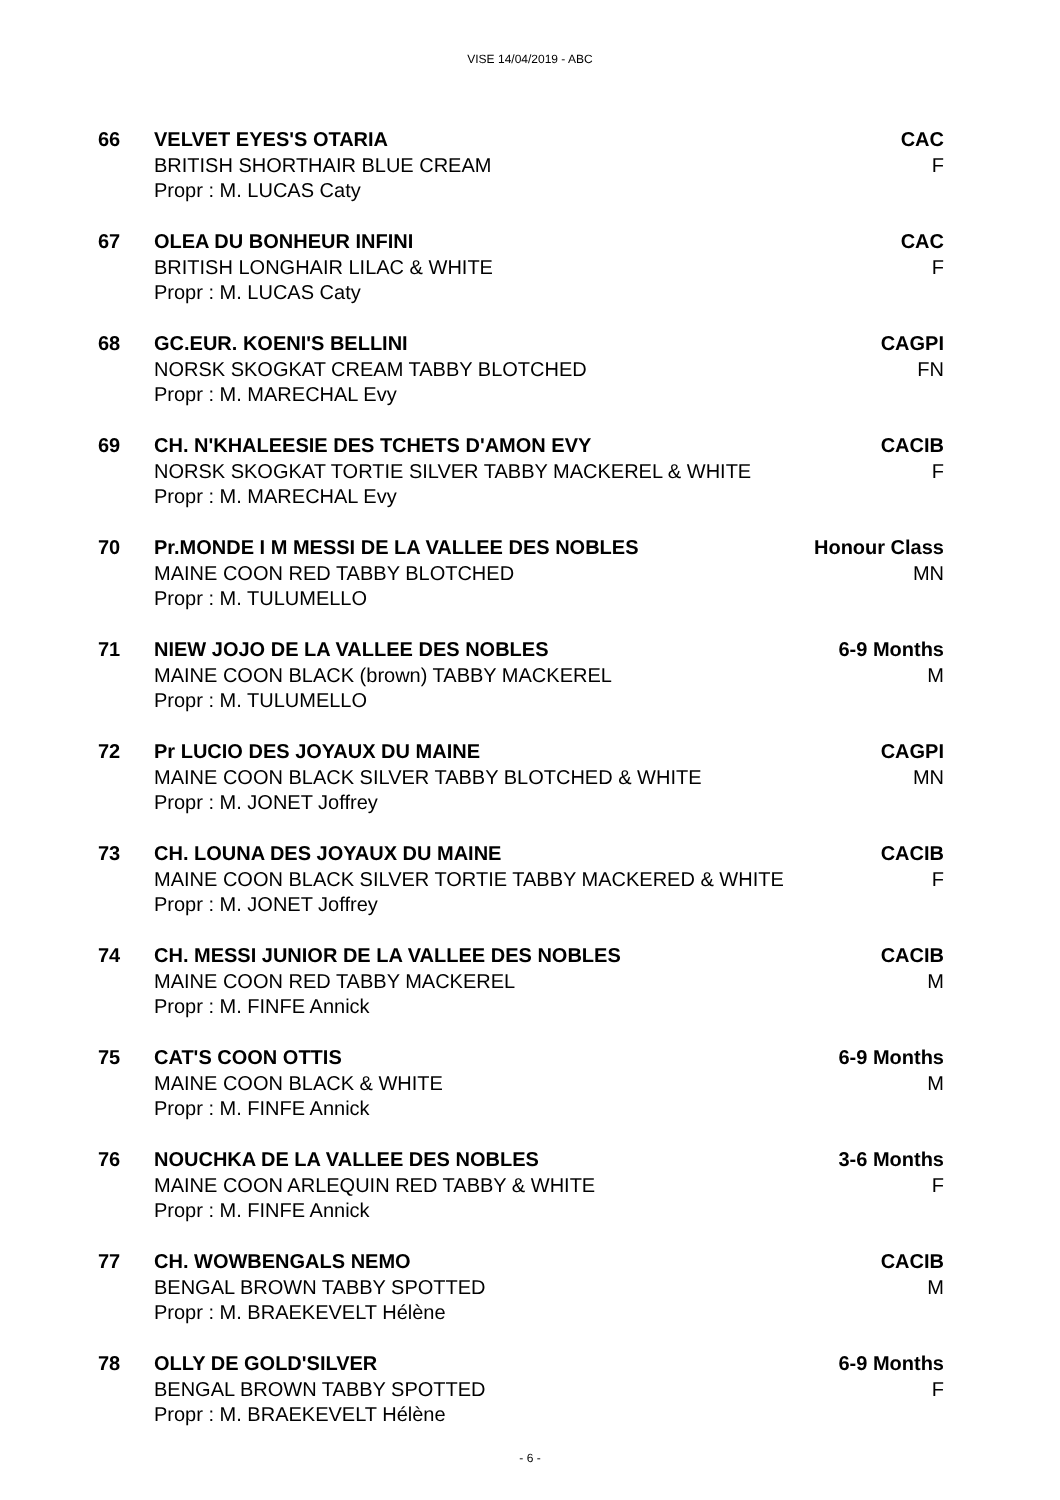VISE 14/04/2019 - ABC
66 VELVET EYES'S OTARIA
BRITISH SHORTHAIR BLUE CREAM
Propr : M. LUCAS Caty
CAC
F
67 OLEA DU BONHEUR INFINI
BRITISH LONGHAIR LILAC & WHITE
Propr : M. LUCAS Caty
CAC
F
68 GC.EUR. KOENI'S BELLINI
NORSK SKOGKAT CREAM TABBY BLOTCHED
Propr : M. MARECHAL Evy
CAGPI
FN
69 CH. N'KHALEESIE DES TCHETS D'AMON EVY
NORSK SKOGKAT TORTIE SILVER TABBY MACKEREL & WHITE
Propr : M. MARECHAL Evy
CACIB
F
70 Pr.MONDE I M MESSI DE LA VALLEE DES NOBLES
MAINE COON RED TABBY BLOTCHED
Propr : M. TULUMELLO
Honour Class
MN
71 NIEW JOJO DE LA VALLEE DES NOBLES
MAINE COON BLACK (brown) TABBY MACKEREL
Propr : M. TULUMELLO
6-9 Months
M
72 Pr LUCIO DES JOYAUX DU MAINE
MAINE COON BLACK SILVER TABBY BLOTCHED & WHITE
Propr : M. JONET Joffrey
CAGPI
MN
73 CH. LOUNA DES JOYAUX DU MAINE
MAINE COON BLACK SILVER TORTIE TABBY MACKERED & WHITE
Propr : M. JONET Joffrey
CACIB
F
74 CH. MESSI JUNIOR DE LA VALLEE DES NOBLES
MAINE COON RED TABBY MACKEREL
Propr : M. FINFE Annick
CACIB
M
75 CAT'S COON OTTIS
MAINE COON BLACK & WHITE
Propr : M. FINFE Annick
6-9 Months
M
76 NOUCHKA DE LA VALLEE DES NOBLES
MAINE COON ARLEQUIN RED TABBY & WHITE
Propr : M. FINFE Annick
3-6 Months
F
77 CH. WOWBENGALS NEMO
BENGAL BROWN TABBY SPOTTED
Propr : M. BRAEKEVELT Hélène
CACIB
M
78 OLLY DE GOLD'SILVER
BENGAL BROWN TABBY SPOTTED
Propr : M. BRAEKEVELT Hélène
6-9 Months
F
- 6 -